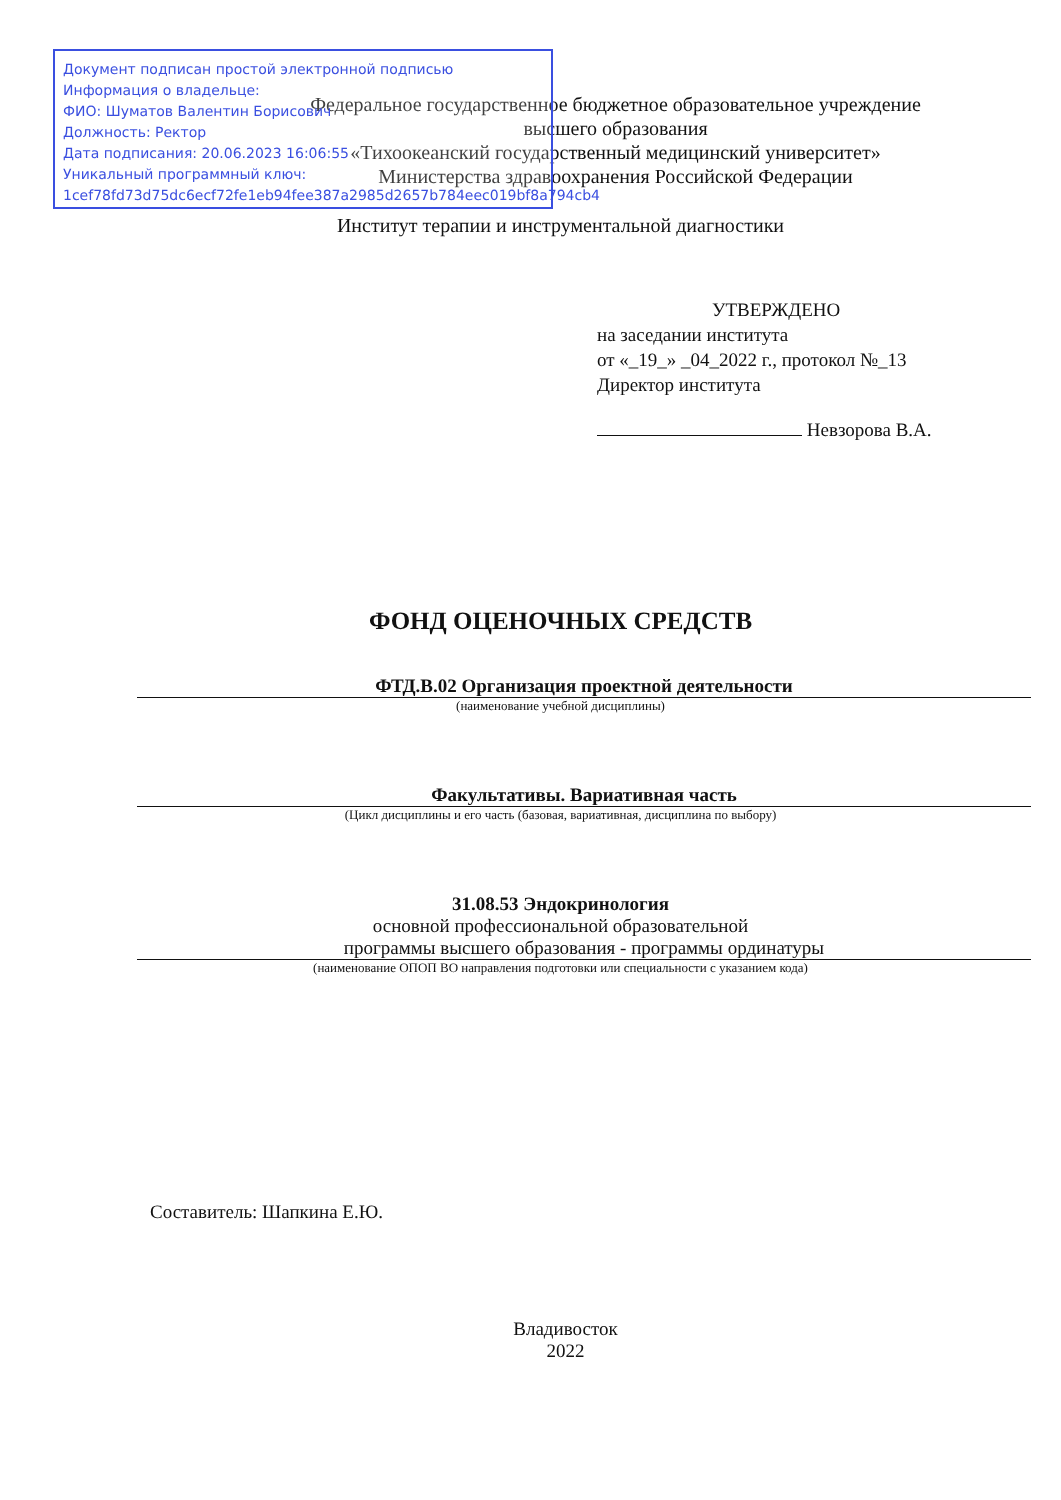Документ подписан простой электронной подписью
Информация о владельце:
ФИО: Шуматов Валентин Борисович
Должность: Ректор
Дата подписания: 20.06.2023 16:06:55
Уникальный программный ключ:
1cef78fd73d75dc6ecf72fe1eb94fee387a2985d2657b784eec019bf8a794cb4
Федеральное государственное бюджетное образовательное учреждение
высшего образования
«Тихоокеанский государственный медицинский университет»
Министерства здравоохранения Российской Федерации
Институт терапии и инструментальной диагностики
УТВЕРЖДЕНО
на заседании института
от «_19_» _04_2022 г., протокол №_13
Директор института
Невзорова В.А.
ФОНД ОЦЕНОЧНЫХ СРЕДСТВ
ФТД.В.02 Организация проектной деятельности
(наименование учебной дисциплины)
Факультативы. Вариативная часть
(Цикл дисциплины и его часть (базовая, вариативная, дисциплина по выбору)
31.08.53 Эндокринология
основной профессиональной образовательной
программы высшего образования - программы ординатуры
(наименование ОПОП ВО направления подготовки или специальности с указанием кода)
Составитель: Шапкина Е.Ю.
Владивосток
2022